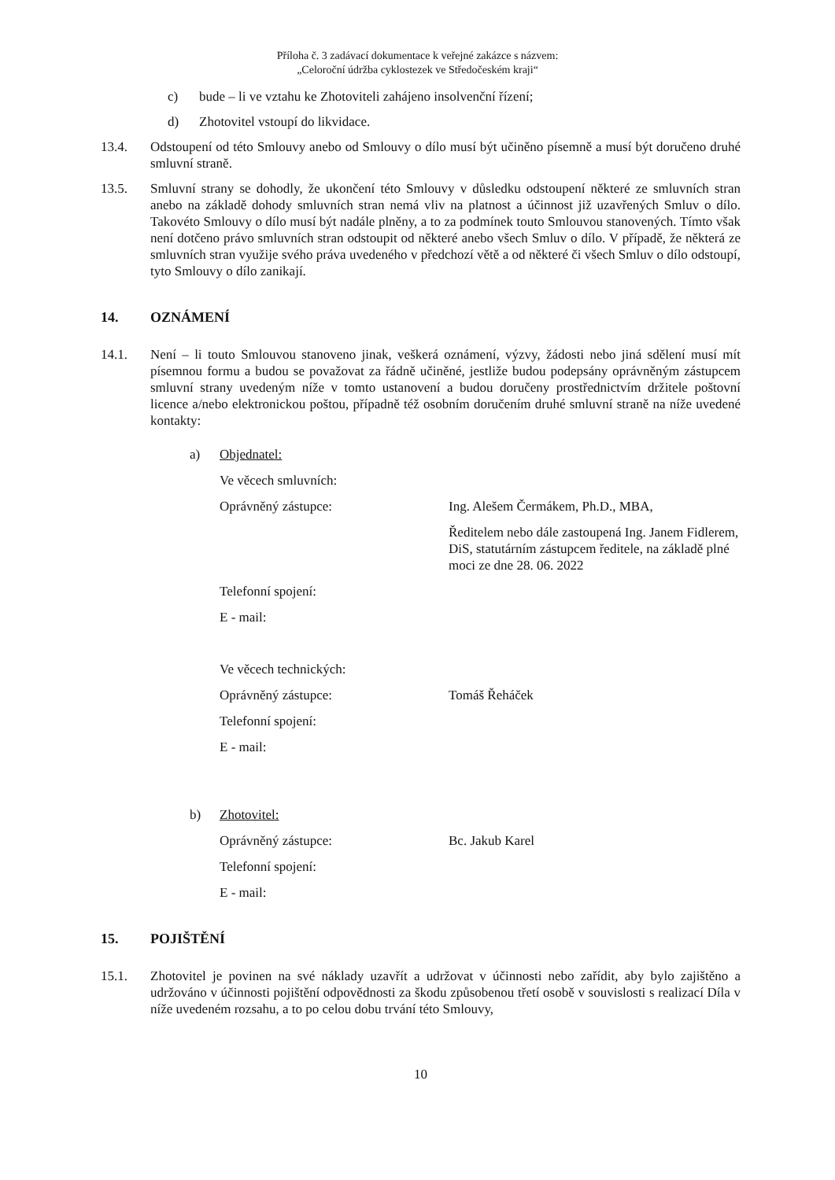Příloha č. 3 zadávací dokumentace k veřejné zakázce s názvem:
„Celoroční údržba cyklostezek ve Středočeském kraji“
c) bude – li ve vztahu ke Zhotoviteli zahájeno insolvenční řízení;
d) Zhotovitel vstoupí do likvidace.
13.4. Odstoupení od této Smlouvy anebo od Smlouvy o dílo musí být učiněno písemně a musí být doručeno druhé smluvní straně.
13.5. Smluvní strany se dohodly, že ukončení této Smlouvy v důsledku odstoupení některé ze smluvních stran anebo na základě dohody smluvních stran nemá vliv na platnost a účinnost již uzavřených Smluv o dílo. Takovéto Smlouvy o dílo musí být nadále plněny, a to za podmínek touto Smlouvou stanovených. Tímto však není dotčeno právo smluvních stran odstoupit od některé anebo všech Smluv o dílo. V případě, že některá ze smluvních stran využije svého práva uvedeného v předchozí větě a od některé či všech Smluv o dílo odstoupí, tyto Smlouvy o dílo zanikají.
14. OZNÁMENÍ
14.1. Není – li touto Smlouvou stanoveno jinak, veškerá oznámení, výzvy, žádosti nebo jiná sdělení musí mít písemnou formu a budou se považovat za řádně učiněné, jestliže budou podepsány oprávněným zástupcem smluvní strany uvedeným níže v tomto ustanovení a budou doručeny prostřednictvím držitele poštovní licence a/nebo elektronickou poštou, případně též osobním doručením druhé smluvní straně na níže uvedené kontakty:
a) Objednatel:
Ve věcech smluvních:
Oprávněný zástupce: Ing. Alešem Čermákem, Ph.D., MBA,
Ředitelem nebo dále zastoupená Ing. Janem Fidlerem, DiS, statutárním zástupcem ředitele, na základě plné moci ze dne 28. 06. 2022
Telefonní spojení:
E - mail:
Ve věcech technických:
Oprávněný zástupce: Tomáš Řeháček
Telefonní spojení:
E - mail:
b) Zhotovitel:
Oprávněný zástupce: Bc. Jakub Karel
Telefonní spojení:
E - mail:
15. POJIŠTĚNÍ
15.1. Zhotovitel je povinen na své náklady uzavřít a udržovat v účinnosti nebo zařídit, aby bylo zajištěno a udržováno v účinnosti pojištění odpovědnosti za škodu způsobenou třetí osobě v souvislosti s realizací Díla v níže uvedeném rozsahu, a to po celou dobu trvání této Smlouvy,
10